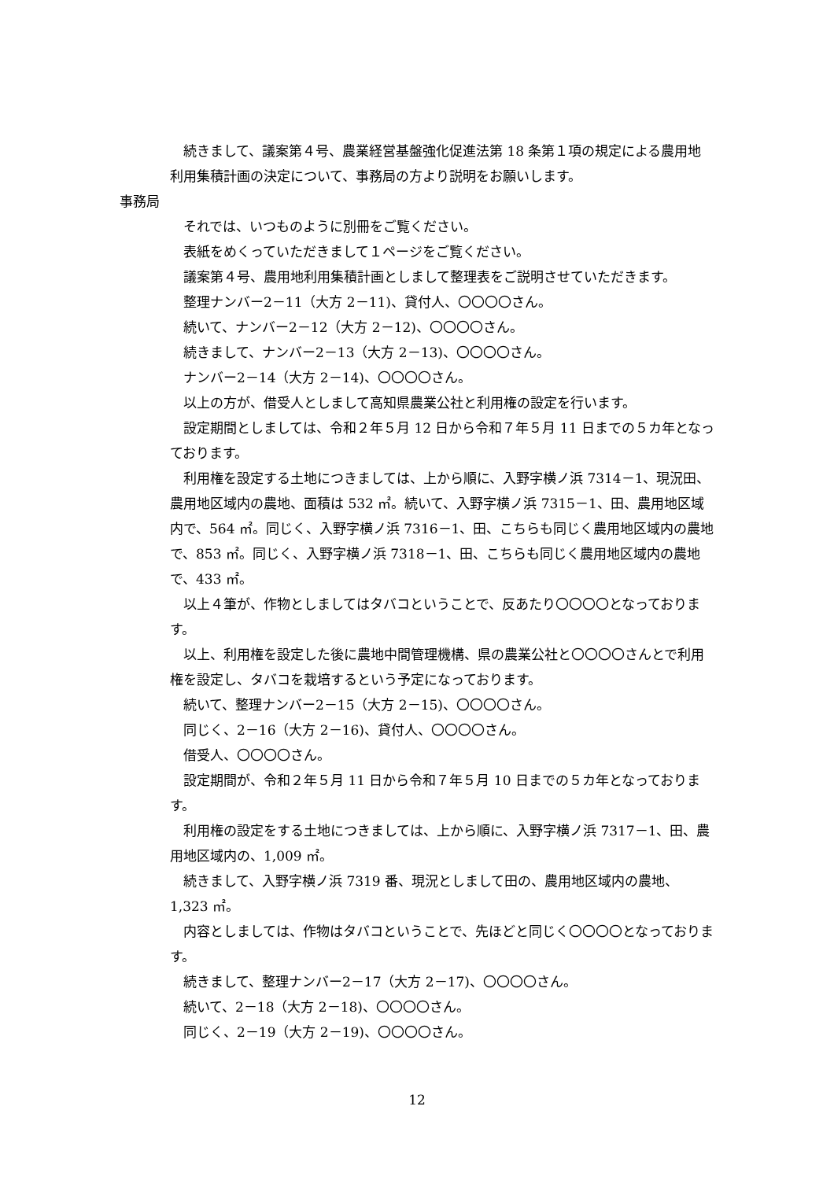続きまして、議案第４号、農業経営基盤強化促進法第 18 条第１項の規定による農用地利用集積計画の決定について、事務局の方より説明をお願いします。
事務局
それでは、いつものように別冊をご覧ください。
表紙をめくっていただきまして１ページをご覧ください。
議案第４号、農用地利用集積計画としまして整理表をご説明させていただきます。
整理ナンバー2－11（大方 2－11)、貸付人、〇〇〇〇さん。
続いて、ナンバー2－12（大方 2－12)、〇〇〇〇さん。
続きまして、ナンバー2－13（大方 2－13)、〇〇〇〇さん。
ナンバー2－14（大方 2－14)、〇〇〇〇さん。
以上の方が、借受人としまして高知県農業公社と利用権の設定を行います。
設定期間としましては、令和２年５月 12 日から令和７年５月 11 日までの５カ年となっております。
利用権を設定する土地につきましては、上から順に、入野字横ノ浜 7314－1、現況田、農用地区域内の農地、面積は 532 ㎡。続いて、入野字横ノ浜 7315－1、田、農用地区域内で、564 ㎡。同じく、入野字横ノ浜 7316－1、田、こちらも同じく農用地区域内の農地で、853 ㎡。同じく、入野字横ノ浜 7318－1、田、こちらも同じく農用地区域内の農地で、433 ㎡。
以上４筆が、作物としましてはタバコということで、反あたり〇〇〇〇となっております。
以上、利用権を設定した後に農地中間管理機構、県の農業公社と〇〇〇〇さんとで利用権を設定し、タバコを栽培するという予定になっております。
続いて、整理ナンバー2－15（大方 2－15)、〇〇〇〇さん。
同じく、2－16（大方 2－16)、貸付人、〇〇〇〇さん。
借受人、〇〇〇〇さん。
設定期間が、令和２年５月 11 日から令和７年５月 10 日までの５カ年となっております。
利用権の設定をする土地につきましては、上から順に、入野字横ノ浜 7317－1、田、農用地区域内の、1,009 ㎡。
続きまして、入野字横ノ浜 7319 番、現況としまして田の、農用地区域内の農地、1,323 ㎡。
内容としましては、作物はタバコということで、先ほどと同じく〇〇〇〇となっております。
続きまして、整理ナンバー2－17（大方 2－17)、〇〇〇〇さん。
続いて、2－18（大方 2－18)、〇〇〇〇さん。
同じく、2－19（大方 2－19)、〇〇〇〇さん。
12